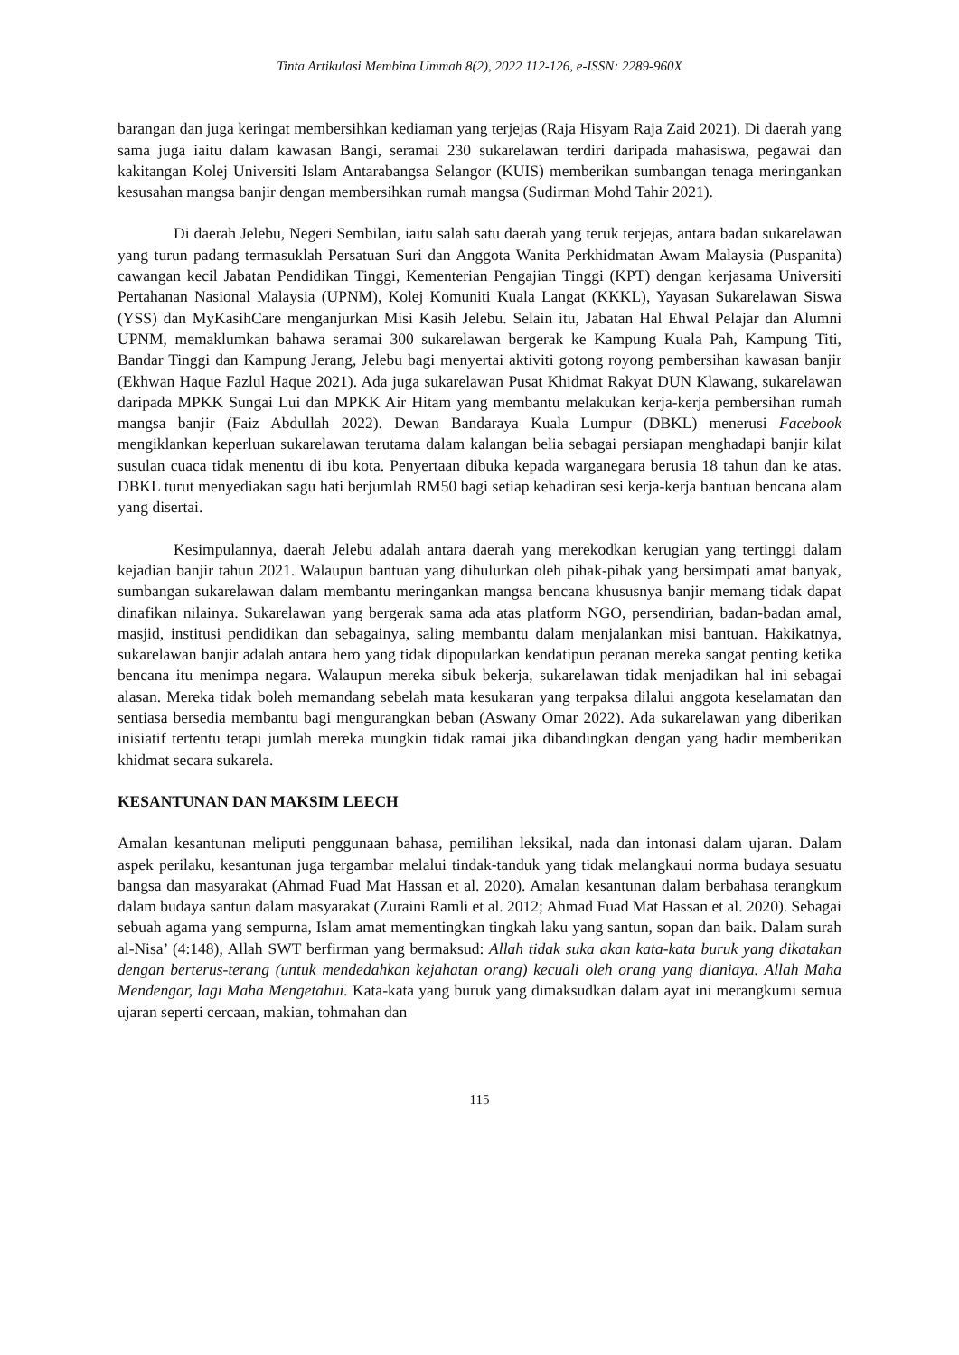Tinta Artikulasi Membina Ummah 8(2), 2022 112-126, e-ISSN: 2289-960X
barangan dan juga keringat membersihkan kediaman yang terjejas (Raja Hisyam Raja Zaid 2021). Di daerah yang sama juga iaitu dalam kawasan Bangi, seramai 230 sukarelawan terdiri daripada mahasiswa, pegawai dan kakitangan Kolej Universiti Islam Antarabangsa Selangor (KUIS) memberikan sumbangan tenaga meringankan kesusahan mangsa banjir dengan membersihkan rumah mangsa (Sudirman Mohd Tahir 2021).
Di daerah Jelebu, Negeri Sembilan, iaitu salah satu daerah yang teruk terjejas, antara badan sukarelawan yang turun padang termasuklah Persatuan Suri dan Anggota Wanita Perkhidmatan Awam Malaysia (Puspanita) cawangan kecil Jabatan Pendidikan Tinggi, Kementerian Pengajian Tinggi (KPT) dengan kerjasama Universiti Pertahanan Nasional Malaysia (UPNM), Kolej Komuniti Kuala Langat (KKKL), Yayasan Sukarelawan Siswa (YSS) dan MyKasihCare menganjurkan Misi Kasih Jelebu. Selain itu, Jabatan Hal Ehwal Pelajar dan Alumni UPNM, memaklumkan bahawa seramai 300 sukarelawan bergerak ke Kampung Kuala Pah, Kampung Titi, Bandar Tinggi dan Kampung Jerang, Jelebu bagi menyertai aktiviti gotong royong pembersihan kawasan banjir (Ekhwan Haque Fazlul Haque 2021). Ada juga sukarelawan Pusat Khidmat Rakyat DUN Klawang, sukarelawan daripada MPKK Sungai Lui dan MPKK Air Hitam yang membantu melakukan kerja-kerja pembersihan rumah mangsa banjir (Faiz Abdullah 2022). Dewan Bandaraya Kuala Lumpur (DBKL) menerusi Facebook mengiklankan keperluan sukarelawan terutama dalam kalangan belia sebagai persiapan menghadapi banjir kilat susulan cuaca tidak menentu di ibu kota. Penyertaan dibuka kepada warganegara berusia 18 tahun dan ke atas. DBKL turut menyediakan sagu hati berjumlah RM50 bagi setiap kehadiran sesi kerja-kerja bantuan bencana alam yang disertai.
Kesimpulannya, daerah Jelebu adalah antara daerah yang merekodkan kerugian yang tertinggi dalam kejadian banjir tahun 2021. Walaupun bantuan yang dihulurkan oleh pihak-pihak yang bersimpati amat banyak, sumbangan sukarelawan dalam membantu meringankan mangsa bencana khususnya banjir memang tidak dapat dinafikan nilainya. Sukarelawan yang bergerak sama ada atas platform NGO, persendirian, badan-badan amal, masjid, institusi pendidikan dan sebagainya, saling membantu dalam menjalankan misi bantuan. Hakikatnya, sukarelawan banjir adalah antara hero yang tidak dipopularkan kendatipun peranan mereka sangat penting ketika bencana itu menimpa negara. Walaupun mereka sibuk bekerja, sukarelawan tidak menjadikan hal ini sebagai alasan. Mereka tidak boleh memandang sebelah mata kesukaran yang terpaksa dilalui anggota keselamatan dan sentiasa bersedia membantu bagi mengurangkan beban (Aswany Omar 2022). Ada sukarelawan yang diberikan inisiatif tertentu tetapi jumlah mereka mungkin tidak ramai jika dibandingkan dengan yang hadir memberikan khidmat secara sukarela.
KESANTUNAN DAN MAKSIM LEECH
Amalan kesantunan meliputi penggunaan bahasa, pemilihan leksikal, nada dan intonasi dalam ujaran. Dalam aspek perilaku, kesantunan juga tergambar melalui tindak-tanduk yang tidak melangkaui norma budaya sesuatu bangsa dan masyarakat (Ahmad Fuad Mat Hassan et al. 2020). Amalan kesantunan dalam berbahasa terangkum dalam budaya santun dalam masyarakat (Zuraini Ramli et al. 2012; Ahmad Fuad Mat Hassan et al. 2020). Sebagai sebuah agama yang sempurna, Islam amat mementingkan tingkah laku yang santun, sopan dan baik. Dalam surah al-Nisa’ (4:148), Allah SWT berfirman yang bermaksud: Allah tidak suka akan kata-kata buruk yang dikatakan dengan berterus-terang (untuk mendedahkan kejahatan orang) kecuali oleh orang yang dianiaya. Allah Maha Mendengar, lagi Maha Mengetahui. Kata-kata yang buruk yang dimaksudkan dalam ayat ini merangkumi semua ujaran seperti cercaan, makian, tohmahan dan
115